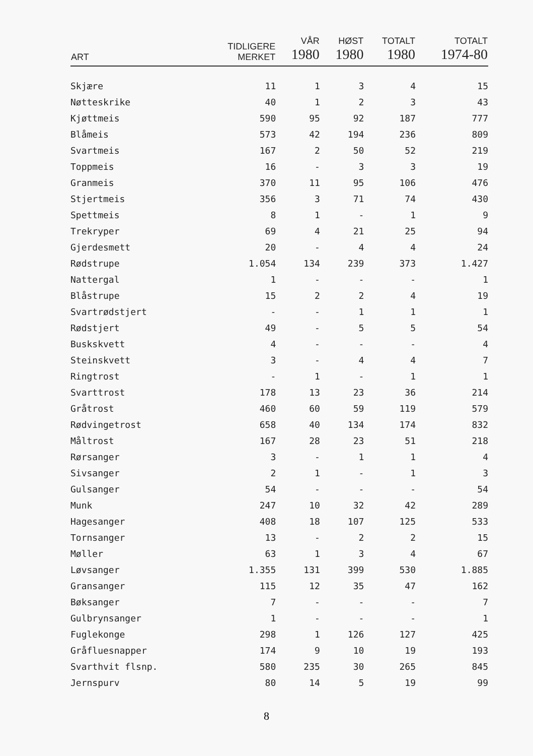| ART | TIDLIGERE MERKET | VÅR 1980 | HØST 1980 | TOTALT 1980 | TOTALT 1974-80 |
| --- | --- | --- | --- | --- | --- |
| Skjære | 11 | 1 | 3 | 4 | 15 |
| Nøtteskrike | 40 | 1 | 2 | 3 | 43 |
| Kjøttmeis | 590 | 95 | 92 | 187 | 777 |
| Blåmeis | 573 | 42 | 194 | 236 | 809 |
| Svartmeis | 167 | 2 | 50 | 52 | 219 |
| Toppmeis | 16 | - | 3 | 3 | 19 |
| Granmeis | 370 | 11 | 95 | 106 | 476 |
| Stjertmeis | 356 | 3 | 71 | 74 | 430 |
| Spettmeis | 8 | 1 | - | 1 | 9 |
| Trekryper | 69 | 4 | 21 | 25 | 94 |
| Gjerdesmett | 20 | - | 4 | 4 | 24 |
| Rødstrupe | 1.054 | 134 | 239 | 373 | 1.427 |
| Nattergal | 1 | - | - | - | 1 |
| Blåstrupe | 15 | 2 | 2 | 4 | 19 |
| Svartrødstjert | - | - | 1 | 1 | 1 |
| Rødstjert | 49 | - | 5 | 5 | 54 |
| Buskskvett | 4 | - | - | - | 4 |
| Steinskvett | 3 | - | 4 | 4 | 7 |
| Ringtrost | - | 1 | - | 1 | 1 |
| Svarttrost | 178 | 13 | 23 | 36 | 214 |
| Gråtrost | 460 | 60 | 59 | 119 | 579 |
| Rødvingetrost | 658 | 40 | 134 | 174 | 832 |
| Måltrost | 167 | 28 | 23 | 51 | 218 |
| Rørsanger | 3 | - | 1 | 1 | 4 |
| Sivsanger | 2 | 1 | - | 1 | 3 |
| Gulsanger | 54 | - | - | - | 54 |
| Munk | 247 | 10 | 32 | 42 | 289 |
| Hagesanger | 408 | 18 | 107 | 125 | 533 |
| Tornsanger | 13 | - | 2 | 2 | 15 |
| Møller | 63 | 1 | 3 | 4 | 67 |
| Løvsanger | 1.355 | 131 | 399 | 530 | 1.885 |
| Gransanger | 115 | 12 | 35 | 47 | 162 |
| Bøksanger | 7 | - | - | - | 7 |
| Gulbrynsanger | 1 | - | - | - | 1 |
| Fuglekonge | 298 | 1 | 126 | 127 | 425 |
| Gråfluesnapper | 174 | 9 | 10 | 19 | 193 |
| Svarthvit flsnp. | 580 | 235 | 30 | 265 | 845 |
| Jernspurv | 80 | 14 | 5 | 19 | 99 |
8